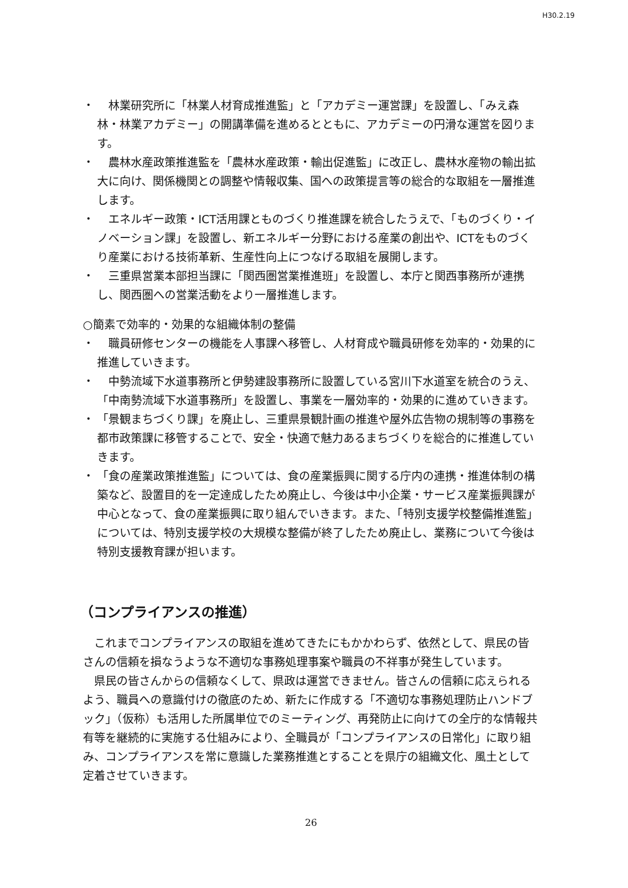H30.2.19
・　林業研究所に「林業人材育成推進監」と「アカデミー運営課」を設置し、「みえ森林・林業アカデミー」の開講準備を進めるとともに、アカデミーの円滑な運営を図ります。
・　農林水産政策推進監を「農林水産政策・輸出促進監」に改正し、農林水産物の輸出拡大に向け、関係機関との調整や情報収集、国への政策提言等の総合的な取組を一層推進します。
・　エネルギー政策・ICT活用課とものづくり推進課を統合したうえで、「ものづくり・イノベーション課」を設置し、新エネルギー分野における産業の創出や、ICTをものづくり産業における技術革新、生産性向上につなげる取組を展開します。
・　三重県営業本部担当課に「関西圏営業推進班」を設置し、本庁と関西事務所が連携し、関西圏への営業活動をより一層推進します。
○簡素で効率的・効果的な組織体制の整備
・　職員研修センターの機能を人事課へ移管し、人材育成や職員研修を効率的・効果的に推進していきます。
・　中勢流域下水道事務所と伊勢建設事務所に設置している宮川下水道室を統合のうえ、「中南勢流域下水道事務所」を設置し、事業を一層効率的・効果的に進めていきます。
・ 「景観まちづくり課」を廃止し、三重県景観計画の推進や屋外広告物の規制等の事務を都市政策課に移管することで、安全・快適で魅力あるまちづくりを総合的に推進していきます。
・ 「食の産業政策推進監」については、食の産業振興に関する庁内の連携・推進体制の構築など、設置目的を一定達成したため廃止し、今後は中小企業・サービス産業振興課が中心となって、食の産業振興に取り組んでいきます。また、「特別支援学校整備推進監」については、特別支援学校の大規模な整備が終了したため廃止し、業務について今後は特別支援教育課が担います。
（コンプライアンスの推進）
これまでコンプライアンスの取組を進めてきたにもかかわらず、依然として、県民の皆さんの信頼を損なうような不適切な事務処理事案や職員の不祥事が発生しています。
県民の皆さんからの信頼なくして、県政は運営できません。皆さんの信頼に応えられるよう、職員への意識付けの徹底のため、新たに作成する「不適切な事務処理防止ハンドブック」（仮称）も活用した所属単位でのミーティング、再発防止に向けての全庁的な情報共有等を継続的に実施する仕組みにより、全職員が「コンプライアンスの日常化」に取り組み、コンプライアンスを常に意識した業務推進とすることを県庁の組織文化、風土として定着させていきます。
26